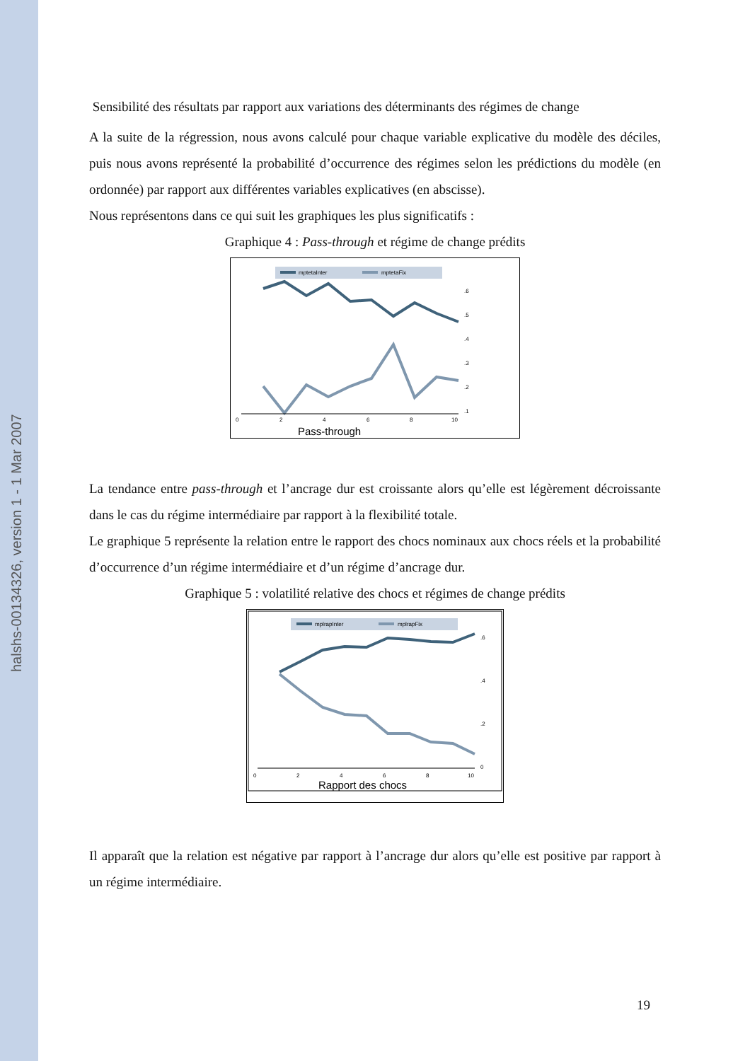halshs-00134326, version 1 - 1 Mar 2007
Sensibilité des résultats par rapport aux variations des déterminants des régimes de change
A la suite de la régression, nous avons calculé pour chaque variable explicative du modèle des déciles, puis nous avons représenté la probabilité d’occurrence des régimes selon les prédictions du modèle (en ordonnée) par rapport aux différentes variables explicatives (en abscisse).
Nous représentons dans ce qui suit les graphiques les plus significatifs :
Graphique 4 : Pass-through et régime de change prédits
mptetaInter
mptetaFix
.6
.5
.4
.3
.2
.1
0
2
4
6
8
10
Pass-through
La tendance entre pass-through et l’ancrage dur est croissante alors qu’elle est légèrement décroissante dans le cas du régime intermédiaire par rapport à la flexibilité totale.
Le graphique 5 représente la relation entre le rapport des chocs nominaux aux chocs réels et la probabilité d’occurrence d’un régime intermédiaire et d’un régime d’ancrage dur.
Graphique 5 : volatilité relative des chocs et régimes de change prédits
mplrapInter
mplrapFix
.6
.4
.2
0
0
2
4
6
8
10
Rapport des chocs
Il apparaît que la relation est négative par rapport à l’ancrage dur alors qu’elle est positive par rapport à un régime intermédiaire.
19